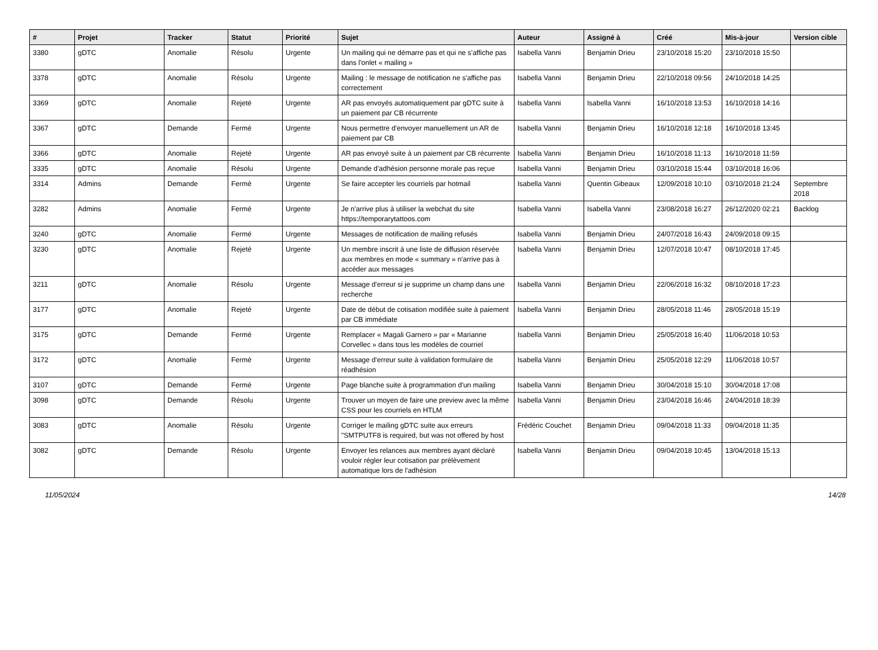| # | Projet | Tracker | Statut | Priorité | Sujet | Auteur | Assigné à | Créé | Mis-à-jour | Version cible |
| --- | --- | --- | --- | --- | --- | --- | --- | --- | --- | --- |
| 3380 | gDTC | Anomalie | Résolu | Urgente | Un mailing qui ne démarre pas et qui ne s'affiche pas dans l'onlet « mailing » | Isabella Vanni | Benjamin Drieu | 23/10/2018 15:20 | 23/10/2018 15:50 | |
| 3378 | gDTC | Anomalie | Résolu | Urgente | Mailing : le message de notification ne s'affiche pas correctement | Isabella Vanni | Benjamin Drieu | 22/10/2018 09:56 | 24/10/2018 14:25 | |
| 3369 | gDTC | Anomalie | Rejeté | Urgente | AR pas envoyés automatiquement par gDTC suite à un paiement par CB récurrente | Isabella Vanni | Isabella Vanni | 16/10/2018 13:53 | 16/10/2018 14:16 | |
| 3367 | gDTC | Demande | Fermé | Urgente | Nous permettre d'envoyer manuellement un AR de paiement par CB | Isabella Vanni | Benjamin Drieu | 16/10/2018 12:18 | 16/10/2018 13:45 | |
| 3366 | gDTC | Anomalie | Rejeté | Urgente | AR pas envoyé suite à un paiement par CB récurrente | Isabella Vanni | Benjamin Drieu | 16/10/2018 11:13 | 16/10/2018 11:59 | |
| 3335 | gDTC | Anomalie | Résolu | Urgente | Demande d'adhésion personne morale pas reçue | Isabella Vanni | Benjamin Drieu | 03/10/2018 15:44 | 03/10/2018 16:06 | |
| 3314 | Admins | Demande | Fermé | Urgente | Se faire accepter les courriels par hotmail | Isabella Vanni | Quentin Gibeaux | 12/09/2018 10:10 | 03/10/2018 21:24 | Septembre 2018 |
| 3282 | Admins | Anomalie | Fermé | Urgente | Je n'arrive plus à utiliser la webchat du site https://temporarytattoos.com | Isabella Vanni | Isabella Vanni | 23/08/2018 16:27 | 26/12/2020 02:21 | Backlog |
| 3240 | gDTC | Anomalie | Fermé | Urgente | Messages de notification de mailing refusés | Isabella Vanni | Benjamin Drieu | 24/07/2018 16:43 | 24/09/2018 09:15 | |
| 3230 | gDTC | Anomalie | Rejeté | Urgente | Un membre inscrit à une liste de diffusion réservée aux membres en mode « summary » n'arrive pas à accéder aux messages | Isabella Vanni | Benjamin Drieu | 12/07/2018 10:47 | 08/10/2018 17:45 | |
| 3211 | gDTC | Anomalie | Résolu | Urgente | Message d'erreur si je supprime un champ dans une recherche | Isabella Vanni | Benjamin Drieu | 22/06/2018 16:32 | 08/10/2018 17:23 | |
| 3177 | gDTC | Anomalie | Rejeté | Urgente | Date de début de cotisation modifiée suite à paiement par CB immédiate | Isabella Vanni | Benjamin Drieu | 28/05/2018 11:46 | 28/05/2018 15:19 | |
| 3175 | gDTC | Demande | Fermé | Urgente | Remplacer « Magali Garnero » par « Marianne Corvellec » dans tous les modèles de courriel | Isabella Vanni | Benjamin Drieu | 25/05/2018 16:40 | 11/06/2018 10:53 | |
| 3172 | gDTC | Anomalie | Fermé | Urgente | Message d'erreur suite à validation formulaire de réadhésion | Isabella Vanni | Benjamin Drieu | 25/05/2018 12:29 | 11/06/2018 10:57 | |
| 3107 | gDTC | Demande | Fermé | Urgente | Page blanche suite à programmation d'un mailing | Isabella Vanni | Benjamin Drieu | 30/04/2018 15:10 | 30/04/2018 17:08 | |
| 3098 | gDTC | Demande | Résolu | Urgente | Trouver un moyen de faire une preview avec la même CSS pour les courriels en HTLM | Isabella Vanni | Benjamin Drieu | 23/04/2018 16:46 | 24/04/2018 18:39 | |
| 3083 | gDTC | Anomalie | Résolu | Urgente | Corriger le mailing gDTC suite aux erreurs "SMTPUTF8 is required, but was not offered by host | Frédéric Couchet | Benjamin Drieu | 09/04/2018 11:33 | 09/04/2018 11:35 | |
| 3082 | gDTC | Demande | Résolu | Urgente | Envoyer les relances aux membres ayant déclaré vouloir régler leur cotisation par prélèvement automatique lors de l'adhésion | Isabella Vanni | Benjamin Drieu | 09/04/2018 10:45 | 13/04/2018 15:13 | |
11/05/2024 14/28